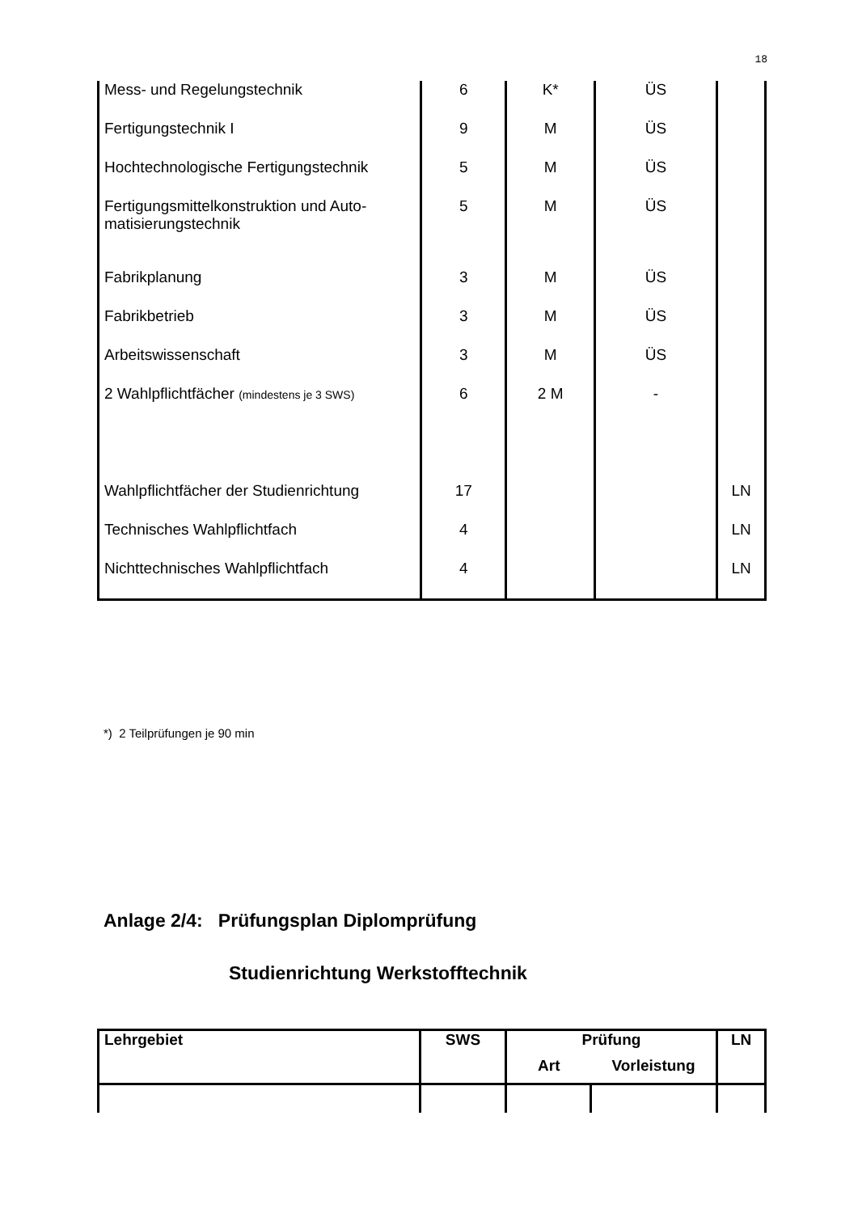18
| Mess- und Regelungstechnik | 6 | K* | ÜS | |
| Fertigungstechnik I | 9 | M | ÜS | |
| Hochtechnologische Fertigungstechnik | 5 | M | ÜS | |
| Fertigungsmittelkonstruktion und Auto-matisierungstechnik | 5 | M | ÜS | |
| Fabrikplanung | 3 | M | ÜS | |
| Fabrikbetrieb | 3 | M | ÜS | |
| Arbeitswissenschaft | 3 | M | ÜS | |
| 2 Wahlpflichtfächer (mindestens je 3 SWS) | 6 | 2 M | - | |
| Wahlpflichtfächer der Studienrichtung | 17 | | | LN |
| Technisches Wahlpflichtfach | 4 | | | LN |
| Nichttechnisches Wahlpflichtfach | 4 | | | LN |
*) 2 Teilprüfungen je 90 min
Anlage 2/4: Prüfungsplan Diplomprüfung
Studienrichtung Werkstofftechnik
| Lehrgebiet | SWS | Prüfung | | LN |
| | | Art | Vorleistung | |